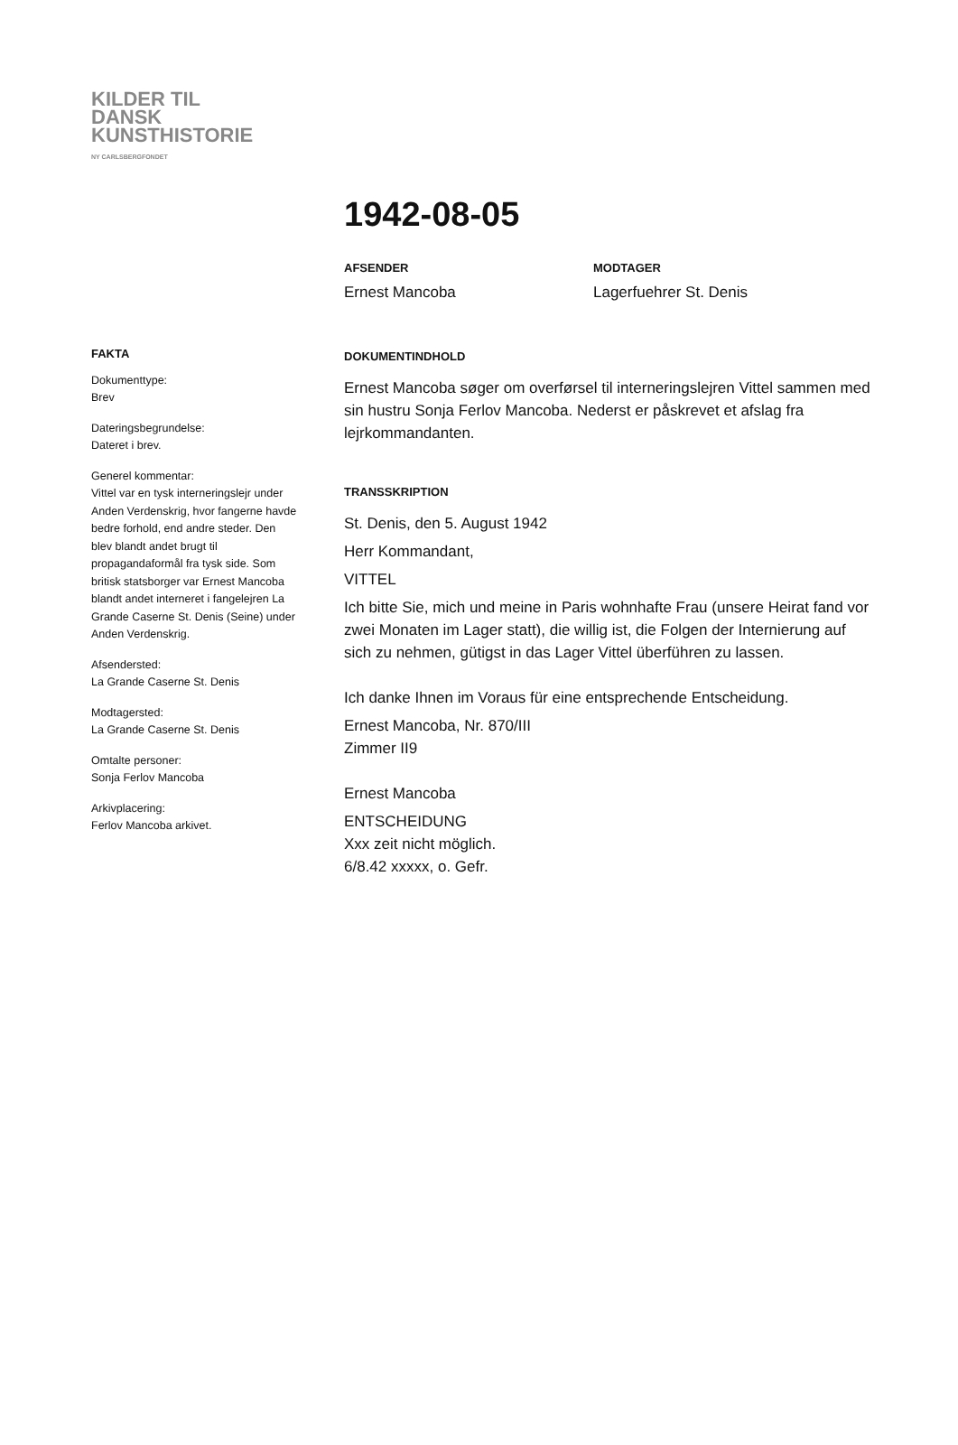KILDER TIL
DANSK
KUNSTHISTORIE
NY CARLSBERGFONDET
1942-08-05
AFSENDER
Ernest Mancoba
MODTAGER
Lagerfuehrer St. Denis
FAKTA
Dokumenttype:
Brev
Dateringsbegrundelse:
Dateret i brev.
Generel kommentar:
Vittel var en tysk interneringslejr under Anden Verdenskrig, hvor fangerne havde bedre forhold, end andre steder. Den blev blandt andet brugt til propagandaformål fra tysk side. Som britisk statsborger var Ernest Mancoba blandt andet interneret i fangelejren La Grande Caserne St. Denis (Seine) under Anden Verdenskrig.
Afsendersted:
La Grande Caserne St. Denis
Modtagersted:
La Grande Caserne St. Denis
Omtalte personer:
Sonja Ferlov Mancoba
Arkivplacering:
Ferlov Mancoba arkivet.
DOKUMENTINDHOLD
Ernest Mancoba søger om overførsel til interneringslejren Vittel sammen med sin hustru Sonja Ferlov Mancoba. Nederst er påskrevet et afslag fra lejrkommandanten.
TRANSSKRIPTION
St. Denis, den 5. August 1942
Herr Kommandant,
VITTEL
Ich bitte Sie, mich und meine in Paris wohnhafte Frau (unsere Heirat fand vor zwei Monaten im Lager statt), die willig ist, die Folgen der Internierung auf sich zu nehmen, gütigst in das Lager Vittel überführen zu lassen.
Ich danke Ihnen im Voraus für eine entsprechende Entscheidung.
Ernest Mancoba, Nr. 870/III
Zimmer II9
Ernest Mancoba
ENTSCHEIDUNG
Xxx zeit nicht möglich.
6/8.42 xxxxx, o. Gefr.